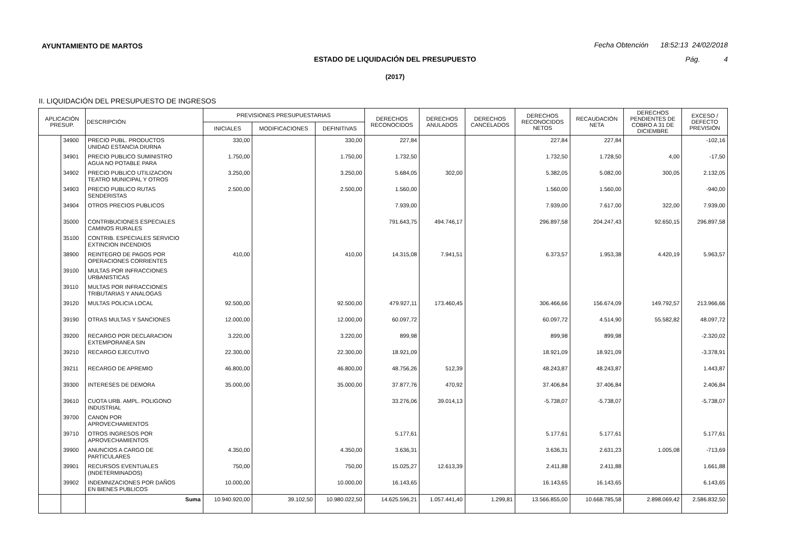AYUNTAMIENTO DE MARTOS
Fecha Obtención 18:52:13 24/02/2018
ESTADO DE LIQUIDACIÓN DEL PRESUPUESTO Pág. 4
(2017)
II. LIQUIDACIÓN DEL PRESUPUESTO DE INGRESOS
| APLICACIÓN PRESUP. | | DESCRIPCIÓN | PREVISIONES PRESUPUESTARIAS | | | DERECHOS RECONOCIDOS | DERECHOS ANULADOS | DERECHOS CANCELADOS | DERECHOS RECONOCIDOS NETOS | RECAUDACIÓN NETA | DERECHOS PENDIENTES DE COBRO A 31 DE DICIEMBRE | EXCESO / DEFECTO PREVISIÓN |
| --- | --- | --- | --- | --- | --- | --- | --- | --- | --- | --- | --- | --- |
| | | | INICIALES | MODIFICACIONES | DEFINITIVAS | | | | | | | |
| | 34900 | PRECIO PUBL. PRODUCTOS UNIDAD ESTANCIA DIURNA | 330,00 | | 330,00 | 227,84 | | | 227,84 | 227,84 | | -102,16 |
| | 34901 | PRECIO PUBLICO SUMINISTRO AGUA NO POTABLE PARA | 1.750,00 | | 1.750,00 | 1.732,50 | | | 1.732,50 | 1.728,50 | 4,00 | -17,50 |
| | 34902 | PRECIO PUBLICO UTILIZACION TEATRO MUNICIPAL Y OTROS | 3.250,00 | | 3.250,00 | 5.684,05 | 302,00 | | 5.382,05 | 5.082,00 | 300,05 | 2.132,05 |
| | 34903 | PRECIO PUBLICO RUTAS SENDERISTAS | 2.500,00 | | 2.500,00 | 1.560,00 | | | 1.560,00 | 1.560,00 | | -940,00 |
| | 34904 | OTROS PRECIOS PUBLICOS | | | | 7.939,00 | | | 7.939,00 | 7.617,00 | 322,00 | 7.939,00 |
| | 35000 | CONTRIBUCIONES ESPECIALES CAMINOS RURALES | | | | 791.643,75 | 494.746,17 | | 296.897,58 | 204.247,43 | 92.650,15 | 296.897,58 |
| | 35100 | CONTRIB. ESPECIALES SERVICIO EXTINCION INCENDIOS | | | | | | | | | | |
| | 38900 | REINTEGRO DE PAGOS POR OPERACIONES CORRIENTES | 410,00 | | 410,00 | 14.315,08 | 7.941,51 | | 6.373,57 | 1.953,38 | 4.420,19 | 5.963,57 |
| | 39100 | MULTAS POR INFRACCIONES URBANISTICAS | | | | | | | | | | |
| | 39110 | MULTAS POR INFRACCIONES TRIBUTARIAS Y ANALOGAS | | | | | | | | | | |
| | 39120 | MULTAS POLICIA LOCAL | 92.500,00 | | 92.500,00 | 479.927,11 | 173.460,45 | | 306.466,66 | 156.674,09 | 149.792,57 | 213.966,66 |
| | 39190 | OTRAS MULTAS Y SANCIONES | 12.000,00 | | 12.000,00 | 60.097,72 | | | 60.097,72 | 4.514,90 | 55.582,82 | 48.097,72 |
| | 39200 | RECARGO POR DECLARACION EXTEMPORANEA SIN | 3.220,00 | | 3.220,00 | 899,98 | | | 899,98 | 899,98 | | -2.320,02 |
| | 39210 | RECARGO EJECUTIVO | 22.300,00 | | 22.300,00 | 18.921,09 | | | 18.921,09 | 18.921,09 | | -3.378,91 |
| | 39211 | RECARGO DE APREMIO | 46.800,00 | | 46.800,00 | 48.756,26 | 512,39 | | 48.243,87 | 48.243,87 | | 1.443,87 |
| | 39300 | INTERESES DE DEMORA | 35.000,00 | | 35.000,00 | 37.877,76 | 470,92 | | 37.406,84 | 37.406,84 | | 2.406,84 |
| | 39610 | CUOTA URB. AMPL. POLIGONO INDUSTRIAL | | | | 33.276,06 | 39.014,13 | | -5.738,07 | -5.738,07 | | -5.738,07 |
| | 39700 | CANON POR APROVECHAMIENTOS | | | | | | | | | | |
| | 39710 | OTROS INGRESOS POR APROVECHAMIENTOS | | | | 5.177,61 | | | 5.177,61 | 5.177,61 | | 5.177,61 |
| | 39900 | ANUNCIOS A CARGO DE PARTICULARES | 4.350,00 | | 4.350,00 | 3.636,31 | | | 3.636,31 | 2.631,23 | 1.005,08 | -713,69 |
| | 39901 | RECURSOS EVENTUALES (INDETERMINADOS) | 750,00 | | 750,00 | 15.025,27 | 12.613,39 | | 2.411,88 | 2.411,88 | | 1.661,88 |
| | 39902 | INDEMNIZACIONES POR DAÑOS EN BIENES PUBLICOS | 10.000,00 | | 10.000,00 | 16.143,65 | | | 16.143,65 | 16.143,65 | | 6.143,65 |
| | | Suma | 10.940.920,00 | 39.102,50 | 10.980.022,50 | 14.625.596,21 | 1.057.441,40 | 1.299,81 | 13.566.855,00 | 10.668.785,58 | 2.898.069,42 | 2.586.832,50 |